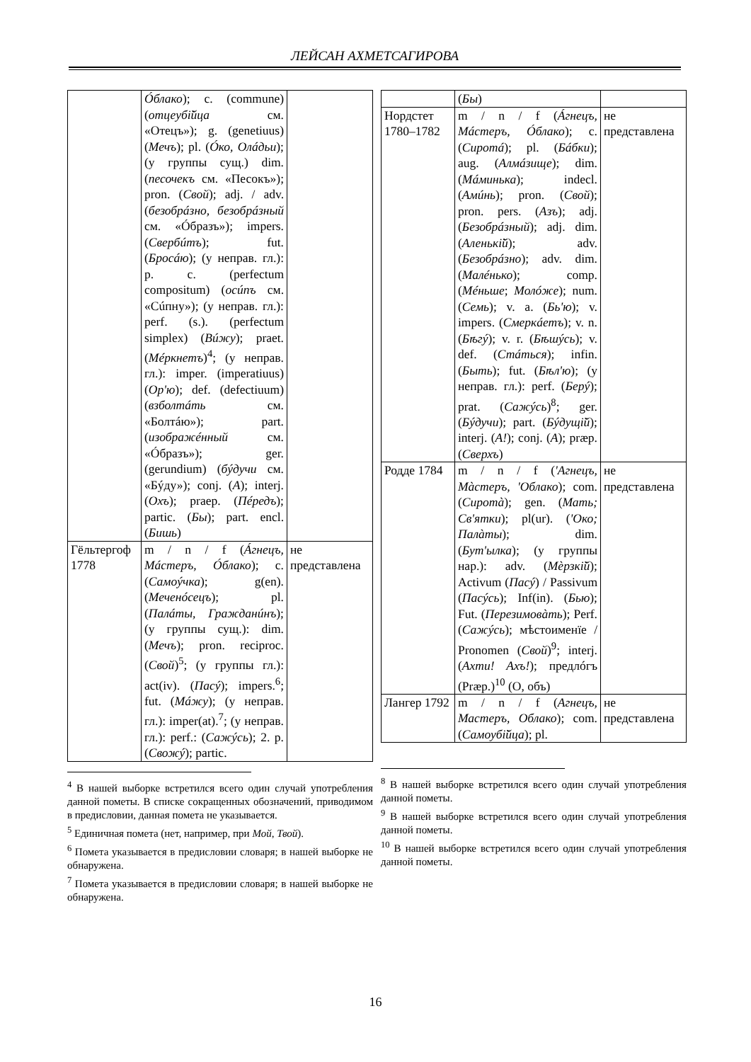ЛЕЙСАН АХМЕТСАГИРОВА
| | Óблако ); c. (commune) ( отцеубі̆йца см. «Отецъ»); g. (genetiuus) ( Мечъ ); pl. ( Óко, Олáдьи ); (у группы сущ.) dim. ( песочекъ см. «Песокъ»); pron. ( Свой ); adj. / adv. ( безобрáзно, безобрáзный см. «Óбразъ»); impers. ( Свербúтъ ); fut. ( Бросáю ); (у неправ. гл.): p. c. (perfectum compositum) ( осúпъ см. «Сúпну»); (у неправ. гл.): perf. (s.). (perfectum simplex) ( Вúжу ); praet. ( Мéркнетъ )<sup>4</sup>; (у неправ. гл.): imper. (imperatiuus) ( Ор'ю ); def. (defectiuum) ( взболтáть см. «Болтáю»); part. ( изображéнный см. «Óбразъ»); ger. (gerundium) ( бýдучи см. «Бýду»); conj. ( А ); interj. ( Охъ ); praep. ( Пéредъ ); partic. ( Бы ); part. encl. ( Бишь ) | |
| Гёльтергоф 1778 | m / n / f ( Áгнецъ, Мáстеръ, Óблако ); c. ( Самоýчка ); g(en). ( Меченóсецъ ); pl. ( Палáты, Гражданúнъ ); (у группы сущ.): dim. ( Мечъ ); pron. reciproc. ( Свой )<sup>5</sup>; (у группы гл.): act(iv). ( Пасý ); impers.<sup>6</sup>; fut. ( Мáжу ); (у неправ. гл.): imper(at).<sup>7</sup>; (у неправ. гл.): perf.: ( Сажýсь ); 2. p. ( Свожý ); partic. | не представлена |
<sup>4</sup> В нашей выборке встретился всего один случай употребления данной пометы. В списке сокращенных обозначений, приводимом в предисловии, данная помета не указывается.
<sup>5</sup> Единичная помета (нет, например, при Мой, Твой).
<sup>6</sup> Помета указывается в предисловии словаря; в нашей выборке не обнаружена.
<sup>7</sup> Помета указывается в предисловии словаря; в нашей выборке не обнаружена.
| | ( Бы ) | |
| Нордстет 1780–1782 | m / n / f ( Áгнецъ, Мáстеръ, Óблако ); c. ( Сиротá ); pl. ( Бáбки ); aug. ( Алмáзище ); dim. ( Мáминька ); indecl. ( Амúнь ); pron. ( Свой ); pron. pers. ( Азъ ); adj. ( Безобрáзный ); adj. dim. ( Аленькі̆й ); adv. ( Безобрáзно ); adv. dim. ( Малéнько ); comp. ( Мéньше ; Молóже ); num. ( Семь ); v. a. ( Бь'ю ); v. impers. ( Смеркáетъ ); v. n. ( Бѣгý ); v. r. ( Бѣшýсь ); v. def. ( Стáться ); infin. ( Быть ); fut. ( Бѣл'ю ); (у неправ. гл.): perf. ( Берý ); prat. ( Сажýсь )<sup>8</sup>; ger. ( Бýдучи ); part. ( Бýдущі̆й ); interj. ( А! ); conj. ( А ); præp. ( Сверхъ ) | не представлена |
| Родде 1784 | m / n / f ( 'Агнецъ, Мàстеръ, 'Облако ); com. ( Сиротà ); gen. ( Мать; Св'ятки ); pl(ur). ( 'Око; Палàты ); dim. ( Бут'ылка ); (у группы нар.): adv. ( Мèрзкі̆й ); Activum ( Пасý ) / Passivum ( Пасýсь ); Inf(in). ( Бью ); Fut. ( Перезимовàть ); Perf. ( Сажýсь ); мѣстоименїе / Pronomen ( Свой )<sup>9</sup>; interj. ( Ахти! Ахъ! ); предлóгъ (Præp.)<sup>10</sup> (О, объ) | не представлена |
| Лангер 1792 | m / n / f ( Агнецъ, Мастеръ, Облако ); com. ( Самоубі̆йца ); pl. | не представлена |
<sup>8</sup> В нашей выборке встретился всего один случай употребления данной пометы.
<sup>9</sup> В нашей выборке встретился всего один случай употребления данной пометы.
<sup>10</sup> В нашей выборке встретился всего один случай употребления данной пометы.
16